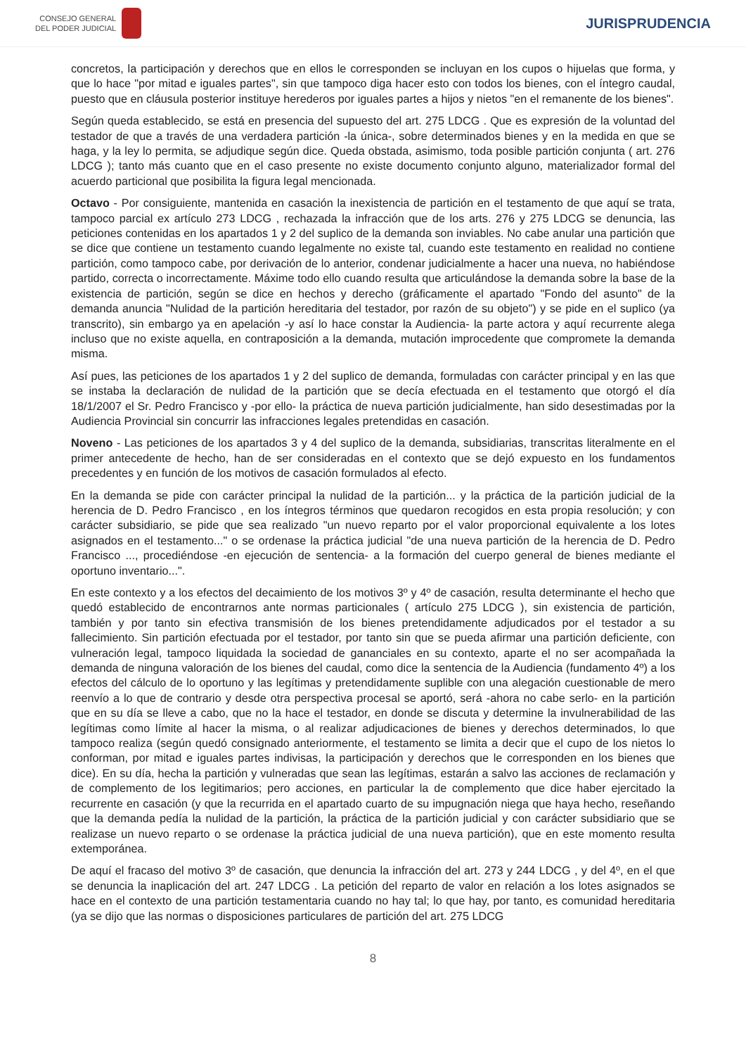CONSEJO GENERAL
DEL PODER JUDICIAL
JURISPRUDENCIA
concretos, la participación y derechos que en ellos le corresponden se incluyan en los cupos o hijuelas que forma, y que lo hace "por mitad e iguales partes", sin que tampoco diga hacer esto con todos los bienes, con el íntegro caudal, puesto que en cláusula posterior instituye herederos por iguales partes a hijos y nietos "en el remanente de los bienes".
Según queda establecido, se está en presencia del supuesto del art. 275 LDCG . Que es expresión de la voluntad del testador de que a través de una verdadera partición -la única-, sobre determinados bienes y en la medida en que se haga, y la ley lo permita, se adjudique según dice. Queda obstada, asimismo, toda posible partición conjunta ( art. 276 LDCG ); tanto más cuanto que en el caso presente no existe documento conjunto alguno, materializador formal del acuerdo particional que posibilita la figura legal mencionada.
Octavo - Por consiguiente, mantenida en casación la inexistencia de partición en el testamento de que aquí se trata, tampoco parcial ex artículo 273 LDCG , rechazada la infracción que de los arts. 276 y 275 LDCG se denuncia, las peticiones contenidas en los apartados 1 y 2 del suplico de la demanda son inviables. No cabe anular una partición que se dice que contiene un testamento cuando legalmente no existe tal, cuando este testamento en realidad no contiene partición, como tampoco cabe, por derivación de lo anterior, condenar judicialmente a hacer una nueva, no habiéndose partido, correcta o incorrectamente. Máxime todo ello cuando resulta que articulándose la demanda sobre la base de la existencia de partición, según se dice en hechos y derecho (gráficamente el apartado "Fondo del asunto" de la demanda anuncia "Nulidad de la partición hereditaria del testador, por razón de su objeto") y se pide en el suplico (ya transcrito), sin embargo ya en apelación -y así lo hace constar la Audiencia- la parte actora y aquí recurrente alega incluso que no existe aquella, en contraposición a la demanda, mutación improcedente que compromete la demanda misma.
Así pues, las peticiones de los apartados 1 y 2 del suplico de demanda, formuladas con carácter principal y en las que se instaba la declaración de nulidad de la partición que se decía efectuada en el testamento que otorgó el día 18/1/2007 el Sr. Pedro Francisco y -por ello- la práctica de nueva partición judicialmente, han sido desestimadas por la Audiencia Provincial sin concurrir las infracciones legales pretendidas en casación.
Noveno - Las peticiones de los apartados 3 y 4 del suplico de la demanda, subsidiarias, transcritas literalmente en el primer antecedente de hecho, han de ser consideradas en el contexto que se dejó expuesto en los fundamentos precedentes y en función de los motivos de casación formulados al efecto.
En la demanda se pide con carácter principal la nulidad de la partición... y la práctica de la partición judicial de la herencia de D. Pedro Francisco , en los íntegros términos que quedaron recogidos en esta propia resolución; y con carácter subsidiario, se pide que sea realizado "un nuevo reparto por el valor proporcional equivalente a los lotes asignados en el testamento..." o se ordenase la práctica judicial "de una nueva partición de la herencia de D. Pedro Francisco ..., procediéndose -en ejecución de sentencia- a la formación del cuerpo general de bienes mediante el oportuno inventario...".
En este contexto y a los efectos del decaimiento de los motivos 3º y 4º de casación, resulta determinante el hecho que quedó establecido de encontrarnos ante normas particionales ( artículo 275 LDCG ), sin existencia de partición, también y por tanto sin efectiva transmisión de los bienes pretendidamente adjudicados por el testador a su fallecimiento. Sin partición efectuada por el testador, por tanto sin que se pueda afirmar una partición deficiente, con vulneración legal, tampoco liquidada la sociedad de gananciales en su contexto, aparte el no ser acompañada la demanda de ninguna valoración de los bienes del caudal, como dice la sentencia de la Audiencia (fundamento 4º) a los efectos del cálculo de lo oportuno y las legítimas y pretendidamente suplible con una alegación cuestionable de mero reenvío a lo que de contrario y desde otra perspectiva procesal se aportó, será -ahora no cabe serlo- en la partición que en su día se lleve a cabo, que no la hace el testador, en donde se discuta y determine la invulnerabilidad de las legítimas como límite al hacer la misma, o al realizar adjudicaciones de bienes y derechos determinados, lo que tampoco realiza (según quedó consignado anteriormente, el testamento se limita a decir que el cupo de los nietos lo conforman, por mitad e iguales partes indivisas, la participación y derechos que le corresponden en los bienes que dice). En su día, hecha la partición y vulneradas que sean las legítimas, estarán a salvo las acciones de reclamación y de complemento de los legitimarios; pero acciones, en particular la de complemento que dice haber ejercitado la recurrente en casación (y que la recurrida en el apartado cuarto de su impugnación niega que haya hecho, reseñando que la demanda pedía la nulidad de la partición, la práctica de la partición judicial y con carácter subsidiario que se realizase un nuevo reparto o se ordenase la práctica judicial de una nueva partición), que en este momento resulta extemporánea.
De aquí el fracaso del motivo 3º de casación, que denuncia la infracción del art. 273 y 244 LDCG , y del 4º, en el que se denuncia la inaplicación del art. 247 LDCG . La petición del reparto de valor en relación a los lotes asignados se hace en el contexto de una partición testamentaria cuando no hay tal; lo que hay, por tanto, es comunidad hereditaria (ya se dijo que las normas o disposiciones particulares de partición del art. 275 LDCG
8